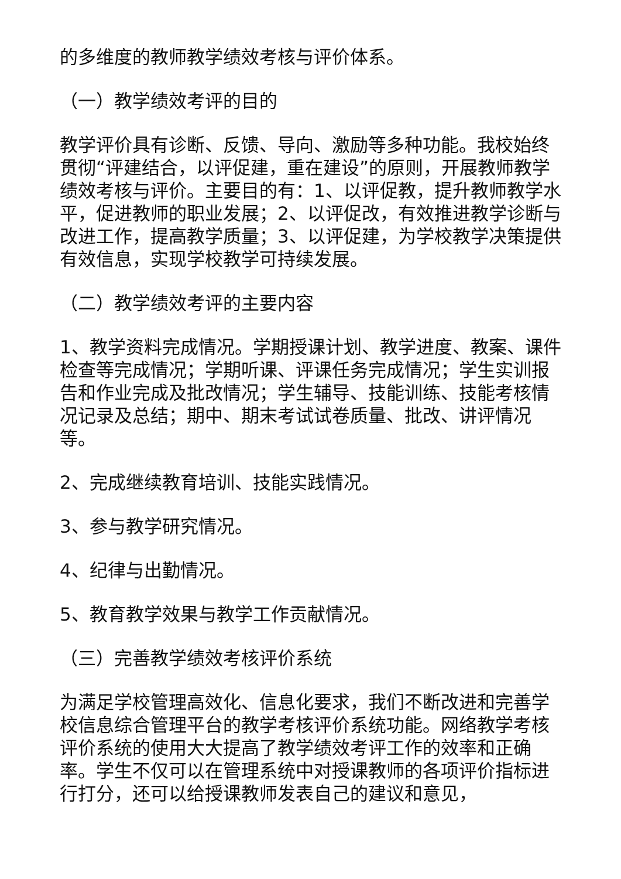的多维度的教师教学绩效考核与评价体系。
（一）教学绩效考评的目的
教学评价具有诊断、反馈、导向、激励等多种功能。我校始终贯彻“评建结合，以评促建，重在建设”的原则，开展教师教学绩效考核与评价。主要目的有：1、以评促教，提升教师教学水平，促进教师的职业发展；2、以评促改，有效推进教学诊断与改进工作，提高教学质量；3、以评促建，为学校教学决策提供有效信息，实现学校教学可持续发展。
（二）教学绩效考评的主要内容
1、教学资料完成情况。学期授课计划、教学进度、教案、课件检查等完成情况；学期听课、评课任务完成情况；学生实训报告和作业完成及批改情况；学生辅导、技能训练、技能考核情况记录及总结；期中、期末考试试卷质量、批改、讲评情况等。
2、完成继续教育培训、技能实践情况。
3、参与教学研究情况。
4、纪律与出勤情况。
5、教育教学效果与教学工作贡献情况。
（三）完善教学绩效考核评价系统
为满足学校管理高效化、信息化要求，我们不断改进和完善学校信息综合管理平台的教学考核评价系统功能。网络教学考核评价系统的使用大大提高了教学绩效考评工作的效率和正确率。学生不仅可以在管理系统中对授课教师的各项评价指标进行打分，还可以给授课教师发表自己的建议和意见，